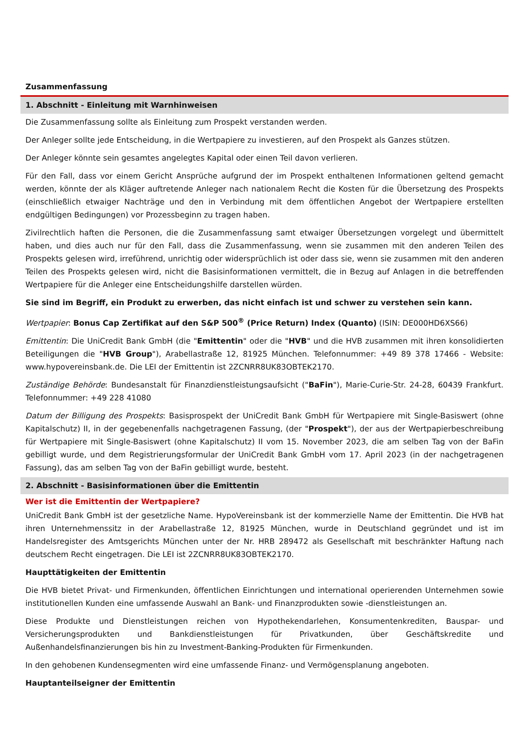Zusammenfassung
1. Abschnitt - Einleitung mit Warnhinweisen
Die Zusammenfassung sollte als Einleitung zum Prospekt verstanden werden.
Der Anleger sollte jede Entscheidung, in die Wertpapiere zu investieren, auf den Prospekt als Ganzes stützen.
Der Anleger könnte sein gesamtes angelegtes Kapital oder einen Teil davon verlieren.
Für den Fall, dass vor einem Gericht Ansprüche aufgrund der im Prospekt enthaltenen Informationen geltend gemacht werden, könnte der als Kläger auftretende Anleger nach nationalem Recht die Kosten für die Übersetzung des Prospekts (einschließlich etwaiger Nachträge und den in Verbindung mit dem öffentlichen Angebot der Wertpapiere erstellten endgültigen Bedingungen) vor Prozessbeginn zu tragen haben.
Zivilrechtlich haften die Personen, die die Zusammenfassung samt etwaiger Übersetzungen vorgelegt und übermittelt haben, und dies auch nur für den Fall, dass die Zusammenfassung, wenn sie zusammen mit den anderen Teilen des Prospekts gelesen wird, irreführend, unrichtig oder widersprüchlich ist oder dass sie, wenn sie zusammen mit den anderen Teilen des Prospekts gelesen wird, nicht die Basisinformationen vermittelt, die in Bezug auf Anlagen in die betreffenden Wertpapiere für die Anleger eine Entscheidungshilfe darstellen würden.
Sie sind im Begriff, ein Produkt zu erwerben, das nicht einfach ist und schwer zu verstehen sein kann.
Wertpapier: Bonus Cap Zertifikat auf den S&P 500<sup>®</sup> (Price Return) Index (Quanto) (ISIN: DE000HD6XS66)
Emittentin: Die UniCredit Bank GmbH (die "Emittentin" oder die "HVB" und die HVB zusammen mit ihren konsolidierten Beteiligungen die "HVB Group"), Arabellastraße 12, 81925 München. Telefonnummer: +49 89 378 17466 - Website: www.hypovereinsbank.de. Die LEI der Emittentin ist 2ZCNRR8UK83OBTEK2170.
Zuständige Behörde: Bundesanstalt für Finanzdienstleistungsaufsicht ("BaFin"), Marie-Curie-Str. 24-28, 60439 Frankfurt. Telefonnummer: +49 228 41080
Datum der Billigung des Prospekts: Basisprospekt der UniCredit Bank GmbH für Wertpapiere mit Single-Basiswert (ohne Kapitalschutz) II, in der gegebenenfalls nachgetragenen Fassung, (der "Prospekt"), der aus der Wertpapierbeschreibung für Wertpapiere mit Single-Basiswert (ohne Kapitalschutz) II vom 15. November 2023, die am selben Tag von der BaFin gebilligt wurde, und dem Registrierungsformular der UniCredit Bank GmbH vom 17. April 2023 (in der nachgetragenen Fassung), das am selben Tag von der BaFin gebilligt wurde, besteht.
2. Abschnitt - Basisinformationen über die Emittentin
Wer ist die Emittentin der Wertpapiere?
UniCredit Bank GmbH ist der gesetzliche Name. HypoVereinsbank ist der kommerzielle Name der Emittentin. Die HVB hat ihren Unternehmenssitz in der Arabellastraße 12, 81925 München, wurde in Deutschland gegründet und ist im Handelsregister des Amtsgerichts München unter der Nr. HRB 289472 als Gesellschaft mit beschränkter Haftung nach deutschem Recht eingetragen. Die LEI ist 2ZCNRR8UK83OBTEK2170.
Haupttätigkeiten der Emittentin
Die HVB bietet Privat- und Firmenkunden, öffentlichen Einrichtungen und international operierenden Unternehmen sowie institutionellen Kunden eine umfassende Auswahl an Bank- und Finanzprodukten sowie -dienstleistungen an.
Diese Produkte und Dienstleistungen reichen von Hypothekendarlehen, Konsumentenkrediten, Bauspar- und Versicherungsprodukten und Bankdienstleistungen für Privatkunden, über Geschäftskredite und Außenhandelsfinanzierungen bis hin zu Investment-Banking-Produkten für Firmenkunden.
In den gehobenen Kundensegmenten wird eine umfassende Finanz- und Vermögensplanung angeboten.
Hauptanteilseigner der Emittentin